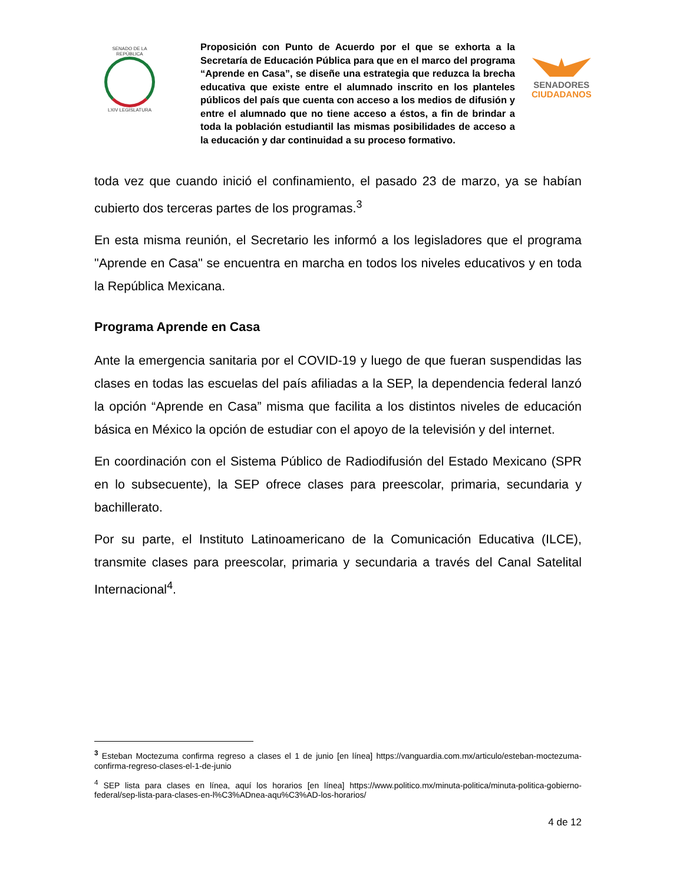SENADO DE LA REPÚBLICA
LXIV LEGISLATURA
Proposición con Punto de Acuerdo por el que se exhorta a la Secretaría de Educación Pública para que en el marco del programa “Aprende en Casa”, se diseñe una estrategia que reduzca la brecha educativa que existe entre el alumnado inscrito en los planteles públicos del país que cuenta con acceso a los medios de difusión y entre el alumnado que no tiene acceso a éstos, a fin de brindar a toda la población estudiantil las mismas posibilidades de acceso a la educación y dar continuidad a su proceso formativo.
SENADORES
CIUDADANOS
toda vez que cuando inició el confinamiento, el pasado 23 de marzo, ya se habían cubierto dos terceras partes de los programas.<sup>3</sup>
En esta misma reunión, el Secretario les informó a los legisladores que el programa "Aprende en Casa" se encuentra en marcha en todos los niveles educativos y en toda la República Mexicana.
Programa Aprende en Casa
Ante la emergencia sanitaria por el COVID-19 y luego de que fueran suspendidas las clases en todas las escuelas del país afiliadas a la SEP, la dependencia federal lanzó la opción “Aprende en Casa” misma que facilita a los distintos niveles de educación básica en México la opción de estudiar con el apoyo de la televisión y del internet.
En coordinación con el Sistema Público de Radiodifusión del Estado Mexicano (SPR en lo subsecuente), la SEP ofrece clases para preescolar, primaria, secundaria y bachillerato.
Por su parte, el Instituto Latinoamericano de la Comunicación Educativa (ILCE), transmite clases para preescolar, primaria y secundaria a través del Canal Satelital Internacional<sup>4</sup>.
<sup>3</sup> Esteban Moctezuma confirma regreso a clases el 1 de junio [en línea] https://vanguardia.com.mx/articulo/esteban-moctezuma-confirma-regreso-clases-el-1-de-junio
<sup>4</sup> SEP lista para clases en línea, aquí los horarios [en línea] https://www.politico.mx/minuta-politica/minuta-politica-gobierno-federal/sep-lista-para-clases-en-l%C3%ADnea-aqu%C3%AD-los-horarios/
4 de 12